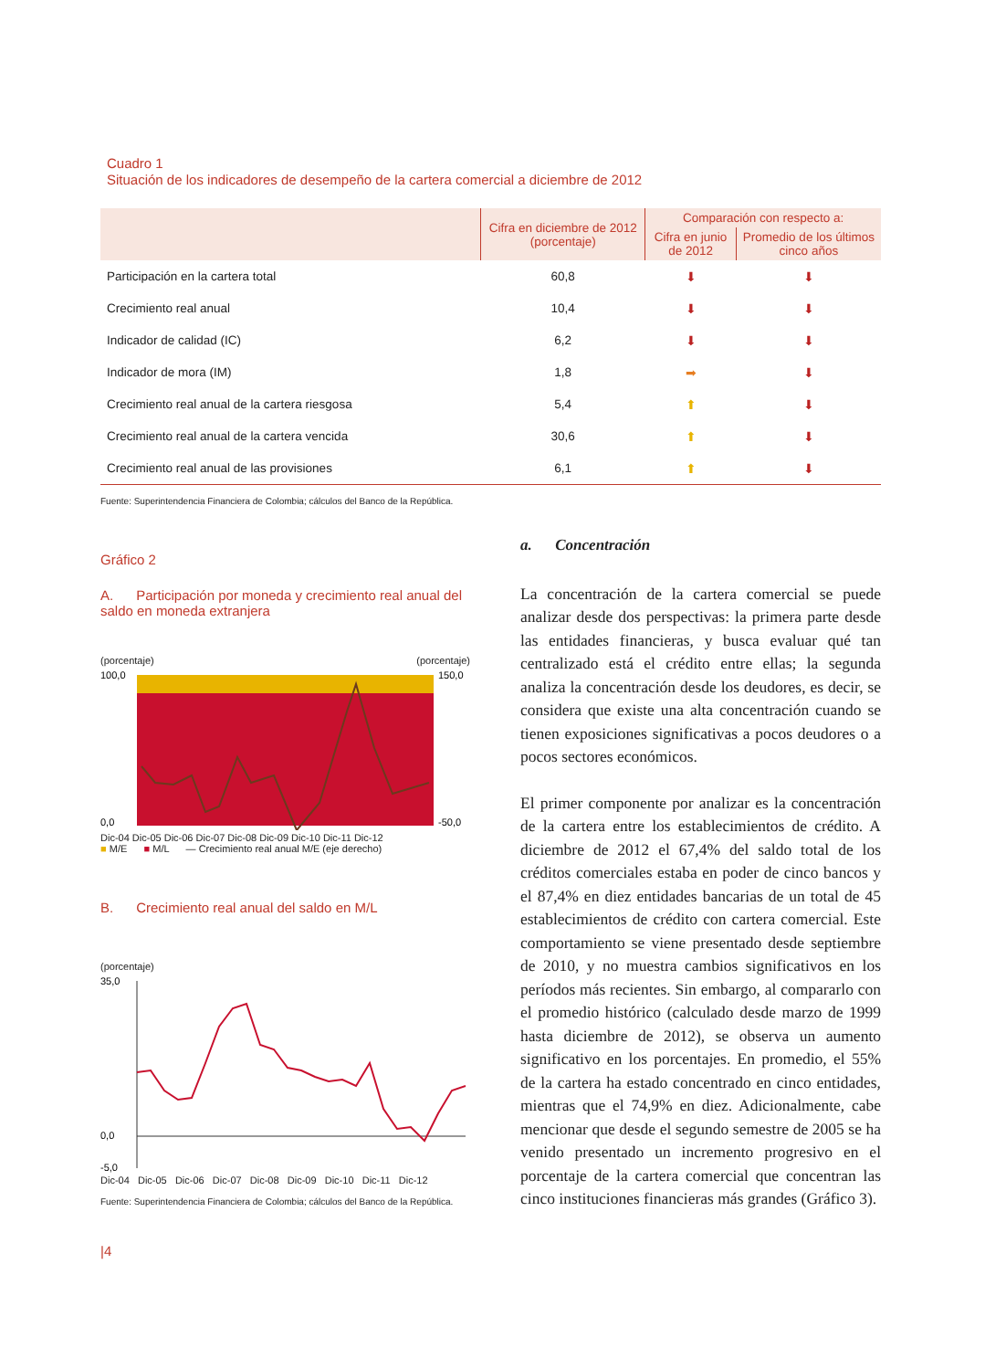Cuadro 1
Situación de los indicadores de desempeño de la cartera comercial a diciembre de 2012
| | Cifra en diciembre de 2012 (porcentaje) | Comparación con respecto a: | |
| --- | --- | --- | --- |
| | | Cifra en junio de 2012 | Promedio de los últimos cinco años |
| Participación en la cartera total | 60,8 | ⬇ | ⬇ |
| Crecimiento real anual | 10,4 | ⬇ | ⬇ |
| Indicador de calidad (IC) | 6,2 | ⬇ | ⬇ |
| Indicador de mora (IM) | 1,8 | ➡ | ⬇ |
| Crecimiento real anual de la cartera riesgosa | 5,4 | ⬆ | ⬇ |
| Crecimiento real anual de la cartera vencida | 30,6 | ⬆ | ⬇ |
| Crecimiento real anual de las provisiones | 6,1 | ⬆ | ⬇ |
Fuente: Superintendencia Financiera de Colombia; cálculos del Banco de la República.
Gráfico 2
A. Participación por moneda y crecimiento real anual del saldo en moneda extranjera
(porcentaje) (porcentaje)
100,0
0,0
150,0
-50,0
Dic-04 Dic-05 Dic-06 Dic-07 Dic-08 Dic-09 Dic-10 Dic-11 Dic-12
■ M/E ■ M/L — Crecimiento real anual M/E (eje derecho)
B. Crecimiento real anual del saldo en M/L
(porcentaje)
35,0
0,0
-5,0
Dic-04 Dic-05 Dic-06 Dic-07 Dic-08 Dic-09 Dic-10 Dic-11 Dic-12
Fuente: Superintendencia Financiera de Colombia; cálculos del Banco de la República.
|4
a. Concentración
La concentración de la cartera comercial se puede analizar desde dos perspectivas: la primera parte desde las entidades financieras, y busca evaluar qué tan centralizado está el crédito entre ellas; la segunda analiza la concentración desde los deudores, es decir, se considera que existe una alta concentración cuando se tienen exposiciones significativas a pocos deudores o a pocos sectores económicos.
El primer componente por analizar es la concentración de la cartera entre los establecimientos de crédito. A diciembre de 2012 el 67,4% del saldo total de los créditos comerciales estaba en poder de cinco bancos y el 87,4% en diez entidades bancarias de un total de 45 establecimientos de crédito con cartera comercial. Este comportamiento se viene presentado desde septiembre de 2010, y no muestra cambios significativos en los períodos más recientes. Sin embargo, al compararlo con el promedio histórico (calculado desde marzo de 1999 hasta diciembre de 2012), se observa un aumento significativo en los porcentajes. En promedio, el 55% de la cartera ha estado concentrado en cinco entidades, mientras que el 74,9% en diez. Adicionalmente, cabe mencionar que desde el segundo semestre de 2005 se ha venido presentado un incremento progresivo en el porcentaje de la cartera comercial que concentran las cinco instituciones financieras más grandes (Gráfico 3).